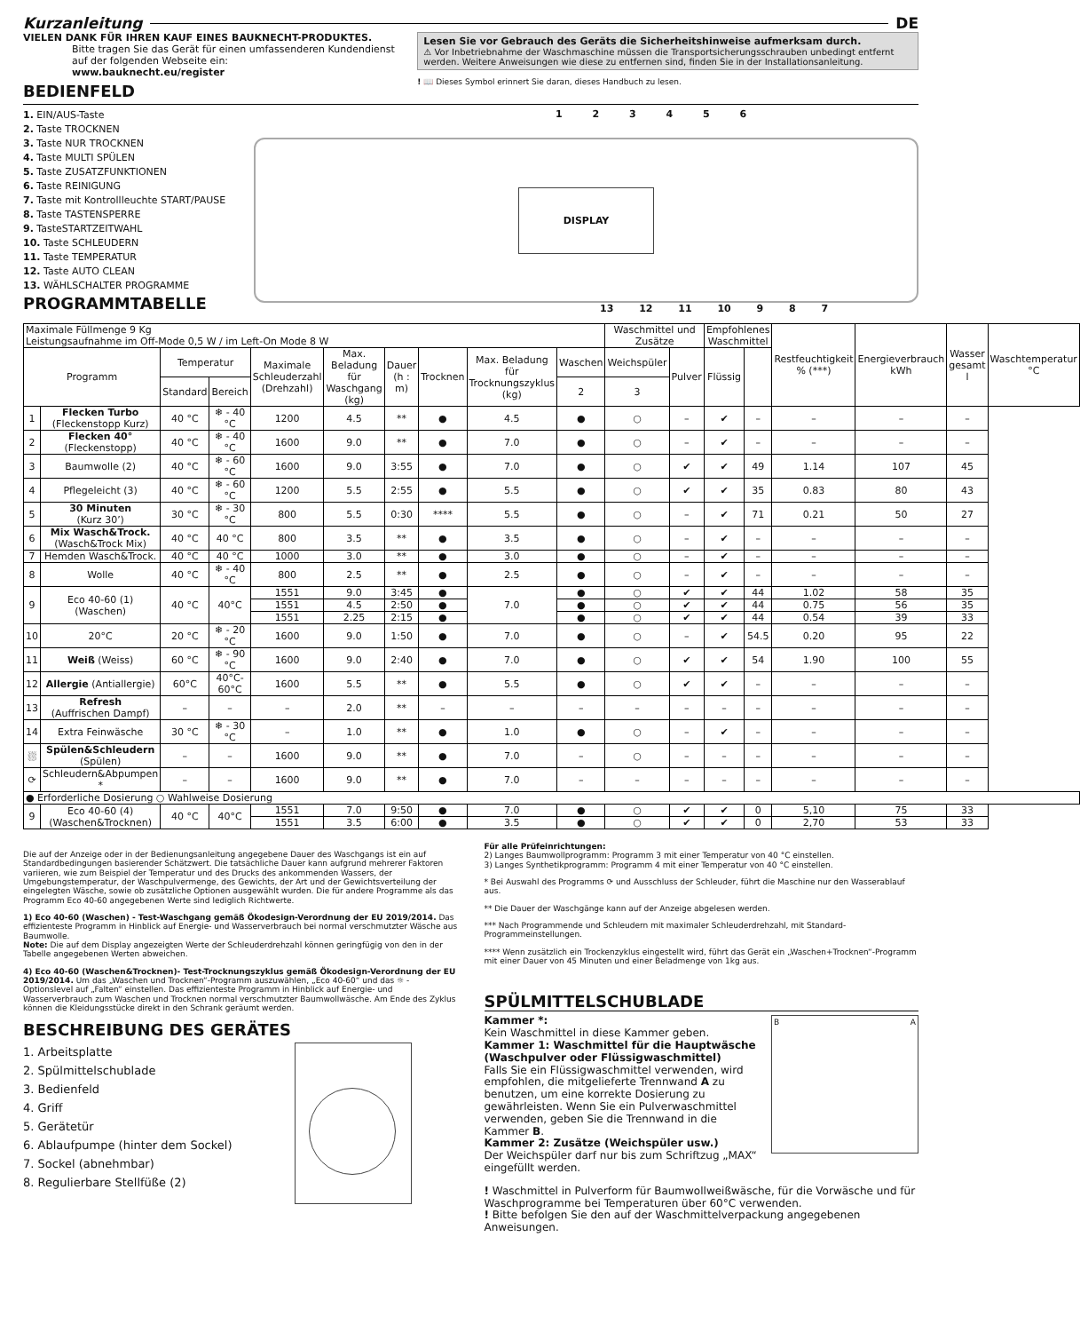Kurzanleitung DE
VIELEN DANK FÜR IHREN KAUF EINES BAUKNECHT-PRODUKTES.
Bitte tragen Sie das Gerät für einen umfassenderen Kundendienst auf der folgenden Webseite ein:
www.bauknecht.eu/register
BEDIENFELD
Lesen Sie vor Gebrauch des Geräts die Sicherheitshinweise aufmerksam durch.
⚠ Vor Inbetriebnahme der Waschmaschine müssen die Transportsicherungsschrauben unbedingt entfernt werden. Weitere Anweisungen wie diese zu entfernen sind, finden Sie in der Installationsanleitung.
! 📖 Dieses Symbol erinnert Sie daran, dieses Handbuch zu lesen.
1. EIN/AUS-Taste
2. Taste TROCKNEN
3. Taste NUR TROCKNEN
4. Taste MULTI SPÜLEN
5. Taste ZUSATZFUNKTIONEN
6. Taste REINIGUNG
7. Taste mit Kontrollleuchte START/PAUSE
8. Taste TASTENSPERRE
9. TasteSTARTZEITWAHL
10. Taste SCHLEUDERN
11. Taste TEMPERATUR
12. Taste AUTO CLEAN
13. WÄHLSCHALTER PROGRAMME
PROGRAMMTABELLE
1 2 3 4 5 6
DISPLAY
13 12 11 10 9 8 7
| Maximale Füllmenge 9 Kg Leistungsaufnahme im Off-Mode 0,5 W / im Left-On Mode 8 W | | | | | | | | | | Waschmittel und Zusätze | | Empfohlenes Waschmittel | | Restfeuchtigkeit % (***) | Energieverbrauch kWh | Wasser gesamt l | Waschtemperatur °C |
| Programm | | Temperatur | | Maximale Schleuderzahl (Drehzahl) | Max. Beladung für Waschgang (kg) | Dauer (h : m) | Trocknen | Max. Beladung für Trocknungszyklus (kg) | Waschen | Weichspüler | Pulver | Flüssig | | | | | |
| | | Standard | Bereich | | | | | | 2 | 3 | | | | | | | |
| 1 | Flecken Turbo (Fleckenstopp Kurz) | 40 °C | ❄ - 40 °C | 1200 | 4.5 | ** | ● | 4.5 | ● | ○ | – | ✔ | – | – | – | – | |
| 2 | Flecken 40° (Fleckenstopp) | 40 °C | ❄ - 40 °C | 1600 | 9.0 | ** | ● | 7.0 | ● | ○ | – | ✔ | – | – | – | – | |
| 3 | Baumwolle (2) | 40 °C | ❄ - 60 °C | 1600 | 9.0 | 3:55 | ● | 7.0 | ● | ○ | ✔ | ✔ | 49 | 1.14 | 107 | 45 | |
| 4 | Pflegeleicht (3) | 40 °C | ❄ - 60 °C | 1200 | 5.5 | 2:55 | ● | 5.5 | ● | ○ | ✔ | ✔ | 35 | 0.83 | 80 | 43 | |
| 5 | 30 Minuten (Kurz 30’) | 30 °C | ❄ - 30 °C | 800 | 5.5 | 0:30 | **** | 5.5 | ● | ○ | – | ✔ | 71 | 0.21 | 50 | 27 | |
| 6 | Mix Wasch&Trock. (Wasch&Trock Mix) | 40 °C | 40 °C | 800 | 3.5 | ** | ● | 3.5 | ● | ○ | – | ✔ | – | – | – | – | |
| 7 | Hemden Wasch&Trock. | 40 °C | 40 °C | 1000 | 3.0 | ** | ● | 3.0 | ● | ○ | – | ✔ | – | – | – | – | |
| 8 | Wolle | 40 °C | ❄ - 40 °C | 800 | 2.5 | ** | ● | 2.5 | ● | ○ | – | ✔ | – | – | – | – | |
| 9 | Eco 40-60 (1) (Waschen) | 40 °C | 40°C | 1551 | 9.0 | 3:45 | ● | 7.0 | ● | ○ | ✔ | ✔ | 44 | 1.02 | 58 | 35 | |
| | | | | 1551 | 4.5 | 2:50 | ● | | ● | ○ | ✔ | ✔ | 44 | 0.75 | 56 | 35 | |
| | | | | 1551 | 2.25 | 2:15 | ● | | ● | ○ | ✔ | ✔ | 44 | 0.54 | 39 | 33 | |
| 10 | 20°C | 20 °C | ❄ - 20 °C | 1600 | 9.0 | 1:50 | ● | 7.0 | ● | ○ | – | ✔ | 54.5 | 0.20 | 95 | 22 | |
| 11 | Weiß (Weiss) | 60 °C | ❄ - 90 °C | 1600 | 9.0 | 2:40 | ● | 7.0 | ● | ○ | ✔ | ✔ | 54 | 1.90 | 100 | 55 | |
| 12 | Allergie (Antiallergie) | 60°C | 40°C- 60°C | 1600 | 5.5 | ** | ● | 5.5 | ● | ○ | ✔ | ✔ | – | – | – | – | |
| 13 | Refresh (Auffrischen Dampf) | – | – | – | 2.0 | ** | – | – | – | – | – | – | – | – | – | – | |
| 14 | Extra Feinwäsche | 30 °C | ❄ - 30 °C | – | 1.0 | ** | ● | 1.0 | ● | ○ | – | ✔ | – | – | – | – | |
| ⛆ | Spülen&Schleudern (Spülen) | – | – | 1600 | 9.0 | ** | ● | 7.0 | – | ○ | – | – | – | – | – | – | |
| ⟳ | Schleudern&Abpumpen * | – | – | 1600 | 9.0 | ** | ● | 7.0 | – | – | – | – | – | – | – | – | |
| ● Erforderliche Dosierung ○ Wahlweise Dosierung | | | | | | | | | | | | | | | | | |
| 9 | Eco 40-60 (4) (Waschen&Trocknen) | 40 °C | 40°C | 1551 | 7.0 | 9:50 | ● | 7.0 | ● | ○ | ✔ | ✔ | 0 | 5,10 | 75 | 33 | |
| | | | | 1551 | 3.5 | 6:00 | ● | 3.5 | ● | ○ | ✔ | ✔ | 0 | 2,70 | 53 | 33 | |
Die auf der Anzeige oder in der Bedienungsanleitung angegebene Dauer des Waschgangs ist ein auf Standardbedingungen basierender Schätzwert. Die tatsächliche Dauer kann aufgrund mehrerer Faktoren variieren, wie zum Beispiel der Temperatur und des Drucks des ankommenden Wassers, der Umgebungstemperatur, der Waschpulvermenge, des Gewichts, der Art und der Gewichtsverteilung der eingelegten Wäsche, sowie ob zusätzliche Optionen ausgewählt wurden. Die für andere Programme als das Programm Eco 40-60 angegebenen Werte sind lediglich Richtwerte.
1) Eco 40-60 (Waschen) - Test-Waschgang gemäß Ökodesign-Verordnung der EU 2019/2014. Das effizienteste Programm in Hinblick auf Energie- und Wasserverbrauch bei normal verschmutzter Wäsche aus Baumwolle.
Note: Die auf dem Display angezeigten Werte der Schleuderdrehzahl können geringfügig von den in der Tabelle angegebenen Werten abweichen.
4) Eco 40-60 (Waschen&Trocknen)- Test-Trocknungszyklus gemäß Ökodesign-Verordnung der EU 2019/2014. Um das „Waschen und Trocknen“-Programm auszuwählen, „Eco 40-60“ und das ☼ - Optionslevel auf „Falten“ einstellen. Das effizienteste Programm in Hinblick auf Energie- und Wasserverbrauch zum Waschen und Trocknen normal verschmutzter Baumwollwäsche. Am Ende des Zyklus können die Kleidungsstücke direkt in den Schrank geräumt werden.
BESCHREIBUNG DES GERÄTES
1. Arbeitsplatte
2. Spülmittelschublade
3. Bedienfeld
4. Griff
5. Gerätetür
6. Ablaufpumpe (hinter dem Sockel)
7. Sockel (abnehmbar)
8. Regulierbare Stellfüße (2)
Für alle Prüfeinrichtungen:
2) Langes Baumwollprogramm: Programm 3 mit einer Temperatur von 40 °C einstellen.
3) Langes Synthetikprogramm: Programm 4 mit einer Temperatur von 40 °C einstellen.
* Bei Auswahl des Programms ⟳ und Ausschluss der Schleuder, führt die Maschine nur den Wasserablauf aus.
** Die Dauer der Waschgänge kann auf der Anzeige abgelesen werden.
*** Nach Programmende und Schleudern mit maximaler Schleuderdrehzahl, mit Standard-Programmeinstellungen.
**** Wenn zusätzlich ein Trockenzyklus eingestellt wird, führt das Gerät ein „Waschen+Trocknen“-Programm mit einer Dauer von 45 Minuten und einer Beladmenge von 1kg aus.
SPÜLMITTELSCHUBLADE
Kammer *:
Kein Waschmittel in diese Kammer geben.
Kammer 1: Waschmittel für die Hauptwäsche (Waschpulver oder Flüssigwaschmittel)
Falls Sie ein Flüssigwaschmittel verwenden, wird empfohlen, die mitgelieferte Trennwand A zu benutzen, um eine korrekte Dosierung zu gewährleisten. Wenn Sie ein Pulverwaschmittel verwenden, geben Sie die Trennwand in die Kammer B.
Kammer 2: Zusätze (Weichspüler usw.)
Der Weichspüler darf nur bis zum Schriftzug „MAX“ eingefüllt werden.
B A
! Waschmittel in Pulverform für Baumwollweißwäsche, für die Vorwäsche und für Waschprogramme bei Temperaturen über 60°C verwenden.
! Bitte befolgen Sie den auf der Waschmittelverpackung angegebenen Anweisungen.